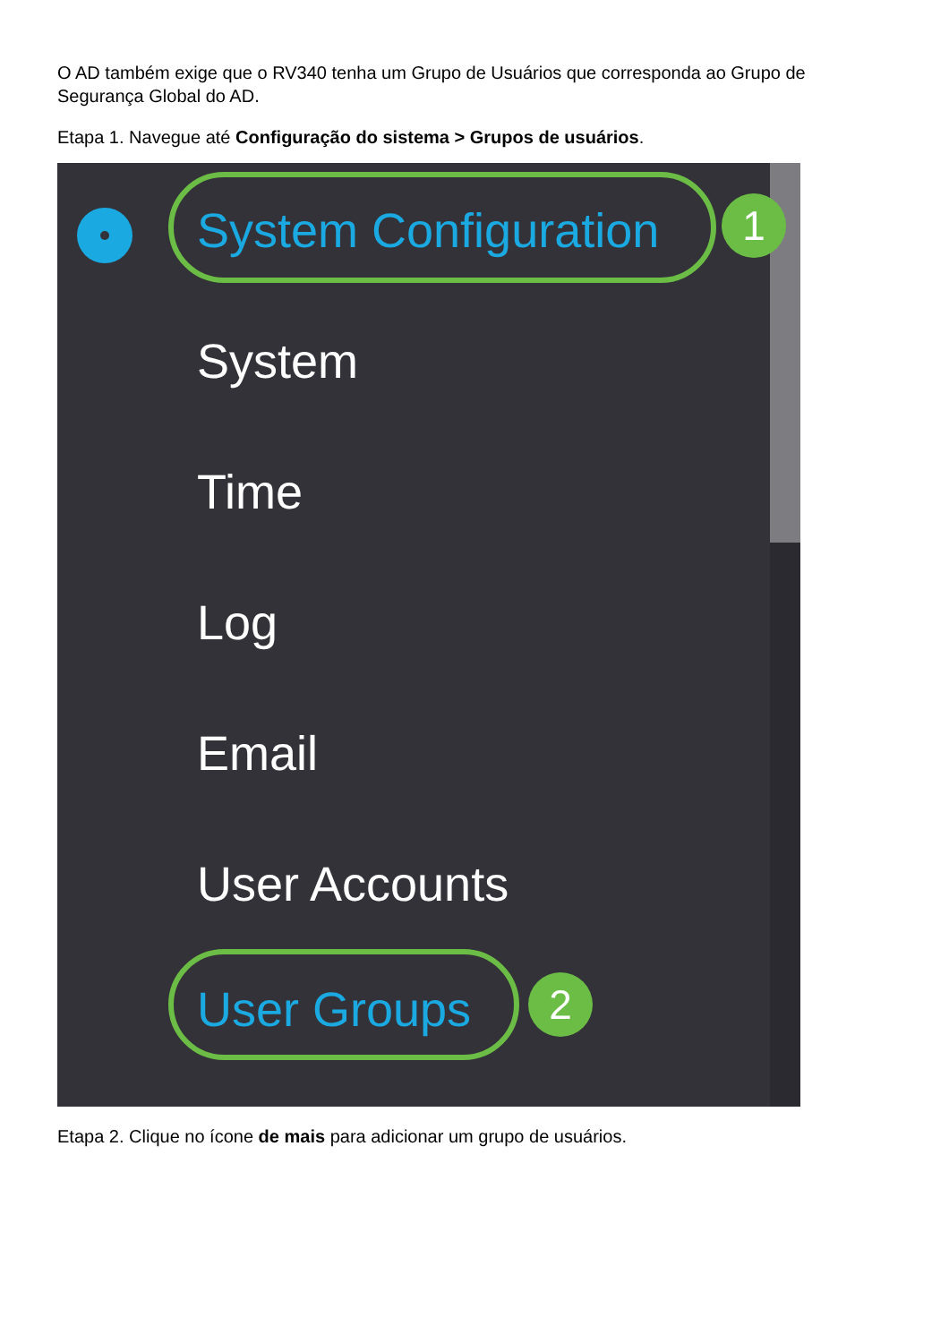O AD também exige que o RV340 tenha um Grupo de Usuários que corresponda ao Grupo de Segurança Global do AD.
Etapa 1. Navegue até Configuração do sistema > Grupos de usuários.
System Configuration 1
System
Time
Log
Email
User Accounts
User Groups 2
Etapa 2. Clique no ícone de mais para adicionar um grupo de usuários.